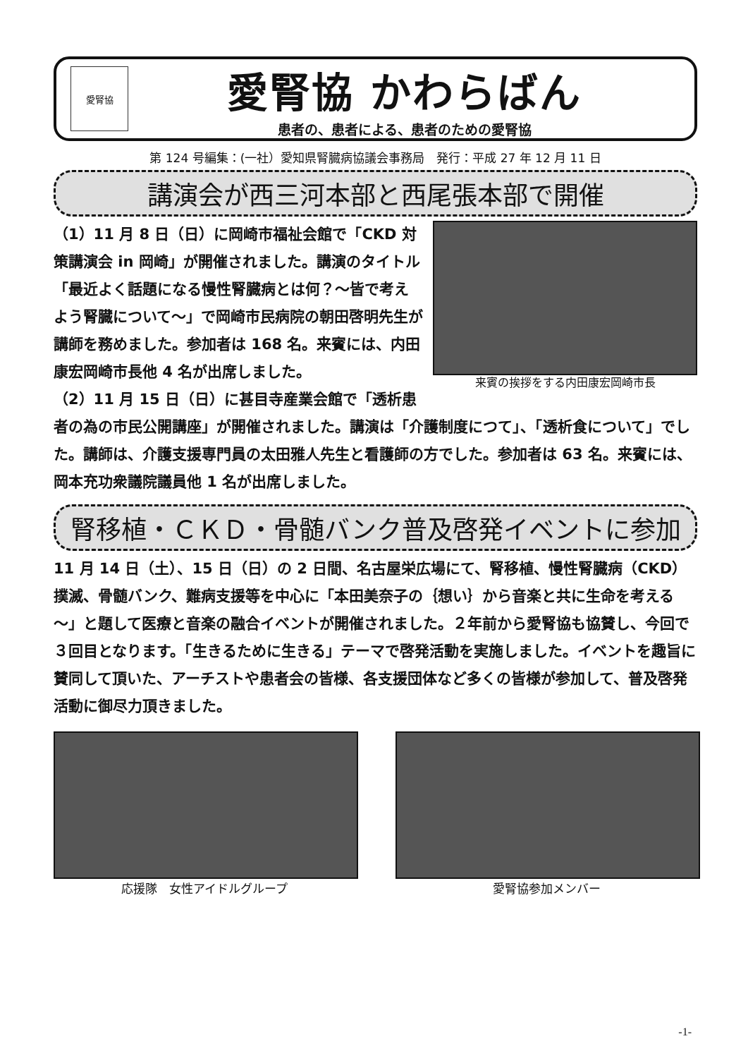愛腎協
愛腎協 かわらばん
患者の、患者による、患者のための愛腎協
第 124 号編集：(一社）愛知県腎臓病協議会事務局　発行：平成 27 年 12 月 11 日
講演会が西三河本部と西尾張本部で開催
来賓の挨拶をする内田康宏岡崎市長
（1）11 月 8 日（日）に岡崎市福祉会館で「CKD 対策講演会 in 岡崎」が開催されました。講演のタイトル「最近よく話題になる慢性腎臓病とは何？～皆で考えよう腎臓について～」で岡崎市民病院の朝田啓明先生が講師を務めました。参加者は 168 名。来賓には、内田康宏岡崎市長他 4 名が出席しました。
（2）11 月 15 日（日）に甚目寺産業会館で「透析患者の為の市民公開講座」が開催されました。講演は「介護制度につて」、「透析食について」でした。講師は、介護支援専門員の太田雅人先生と看護師の方でした。参加者は 63 名。来賓には、岡本充功衆議院議員他 1 名が出席しました。
腎移植・ＣＫＤ・骨髄バンク普及啓発イベントに参加
11 月 14 日（土）、15 日（日）の 2 日間、名古屋栄広場にて、腎移植、慢性腎臓病（CKD）撲滅、骨髄バンク、難病支援等を中心に「本田美奈子の｛想い｝から音楽と共に生命を考える～」と題して医療と音楽の融合イベントが開催されました。２年前から愛腎協も協賛し、今回で３回目となります。「生きるために生きる」テーマで啓発活動を実施しました。イベントを趣旨に賛同して頂いた、アーチストや患者会の皆様、各支援団体など多くの皆様が参加して、普及啓発活動に御尽力頂きました。
応援隊　女性アイドルグループ 愛腎協参加メンバー
-1-